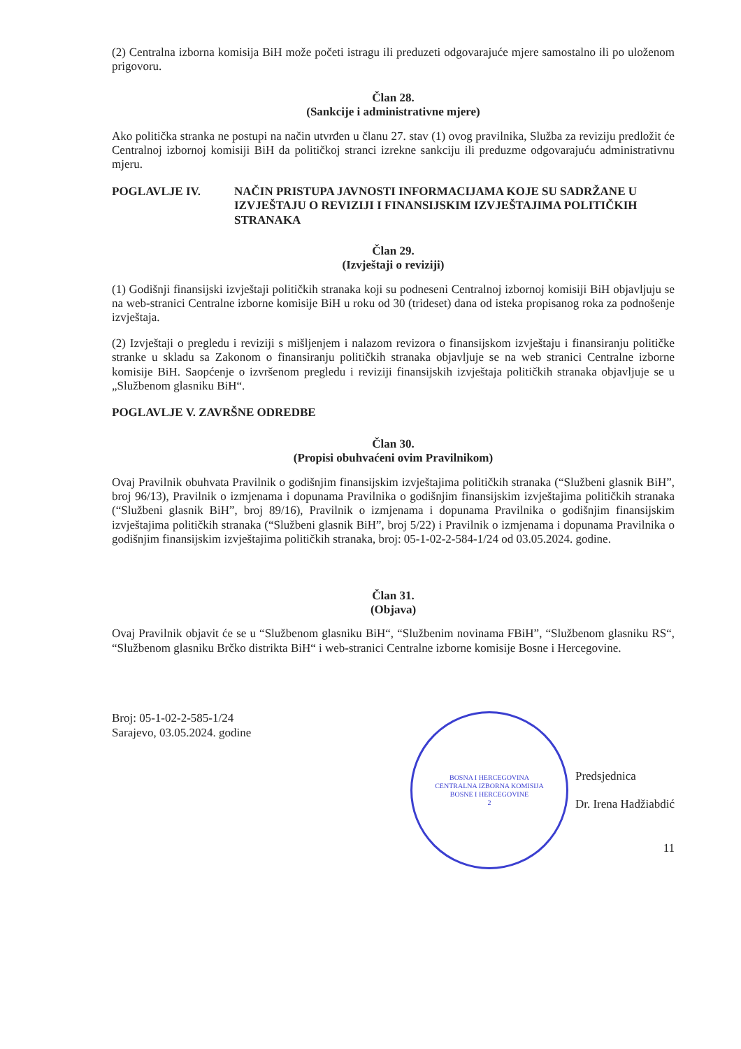(2) Centralna izborna komisija BiH može početi istragu ili preduzeti odgovarajuće mjere samostalno ili po uloženom prigovoru.
Član 28.
(Sankcije i administrativne mjere)
Ako politička stranka ne postupi na način utvrđen u članu 27. stav (1) ovog pravilnika, Služba za reviziju predložit će Centralnoj izbornoj komisiji BiH da političkoj stranci izrekne sankciju ili preduzme odgovarajuću administrativnu mjeru.
POGLAVLJE IV. NAČIN PRISTUPA JAVNOSTI INFORMACIJAMA KOJE SU SADRŽANE U IZVJEŠTAJU O REVIZIJI I FINANSIJSKIM IZVJEŠTAJIMA POLITIČKIH STRANAKA
Član 29.
(Izvještaji o reviziji)
(1) Godišnji finansijski izvještaji političkih stranaka koji su podneseni Centralnoj izbornoj komisiji BiH objavljuju se na web-stranici Centralne izborne komisije BiH u roku od 30 (trideset) dana od isteka propisanog roka za podnošenje izvještaja.
(2) Izvještaji o pregledu i reviziji s mišljenjem i nalazom revizora o finansijskom izvještaju i finansiranju političke stranke u skladu sa Zakonom o finansiranju političkih stranaka objavljuje se na web stranici Centralne izborne komisije BiH. Saopćenje o izvršenom pregledu i reviziji finansijskih izvještaja političkih stranaka objavljuje se u „Službenom glasniku BiH“.
POGLAVLJE V. ZAVRŠNE ODREDBE
Član 30.
(Propisi obuhvaćeni ovim Pravilnikom)
Ovaj Pravilnik obuhvata Pravilnik o godišnjim finansijskim izvještajima političkih stranaka (“Službeni glasnik BiH”, broj 96/13), Pravilnik o izmjenama i dopunama Pravilnika o godišnjim finansijskim izvještajima političkih stranaka (“Službeni glasnik BiH”, broj 89/16), Pravilnik o izmjenama i dopunama Pravilnika o godišnjim finansijskim izvještajima političkih stranaka (“Službeni glasnik BiH”, broj 5/22) i Pravilnik o izmjenama i dopunama Pravilnika o godišnjim finansijskim izvještajima političkih stranaka, broj: 05-1-02-2-584-1/24 od 03.05.2024. godine.
Član 31.
(Objava)
Ovaj Pravilnik objavit će se u “Službenom glasniku BiH“, “Službenim novinama FBiH”, “Službenom glasniku RS“, “Službenom glasniku Brčko distrikta BiH“ i web-stranici Centralne izborne komisije Bosne i Hercegovine.
Broj: 05-1-02-2-585-1/24
Sarajevo, 03.05.2024. godine
BOSNA I HERCEGOVINA
CENTRALNA IZBORNA KOMISIJA
BOSNE I HERCEGOVINE
2
Predsjednica
Dr. Irena Hadžiabdić
11